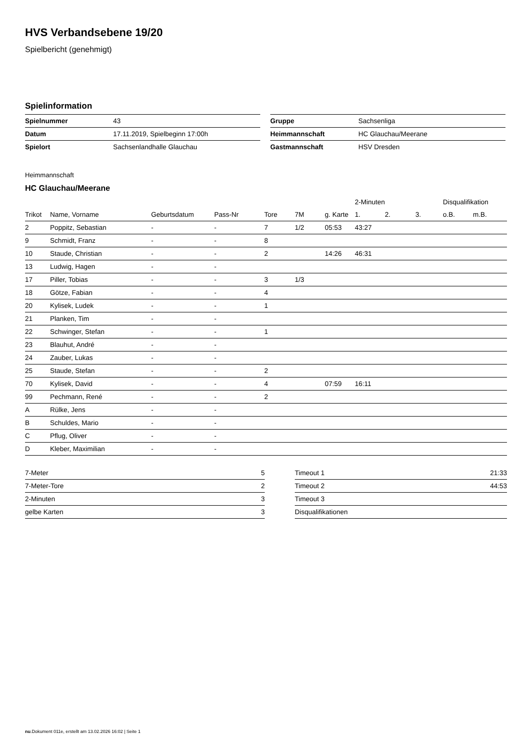HVS Verbandsebene 19/20
Spielbericht (genehmigt)
Spielinformation
| Spielnummer | 43 |
| Datum | 17.11.2019, Spielbeginn 17:00h |
| Spielort | Sachsenlandhalle Glauchau |
| Gruppe | Sachsenliga |
| Heimmannschaft | HC Glauchau/Meerane |
| Gastmannschaft | HSV Dresden |
Heimmannschaft
HC Glauchau/Meerane
| | | | | | | | 2-Minuten | | | Disqualifikation | |
| --- | --- | --- | --- | --- | --- | --- | --- | --- | --- | --- | --- |
| Trikot | Name, Vorname | Geburtsdatum | Pass-Nr | Tore | 7M | g. Karte | 1. | 2. | 3. | o.B. | m.B. |
| 2 | Poppitz, Sebastian | - | - | 7 | 1/2 | 05:53 | 43:27 | | | | |
| 9 | Schmidt, Franz | - | - | 8 | | | | | | | |
| 10 | Staude, Christian | - | - | 2 | | 14:26 | 46:31 | | | | |
| 13 | Ludwig, Hagen | - | - | | | | | | | | |
| 17 | Piller, Tobias | - | - | 3 | 1/3 | | | | | | |
| 18 | Götze, Fabian | - | - | 4 | | | | | | | |
| 20 | Kylisek, Ludek | - | - | 1 | | | | | | | |
| 21 | Planken, Tim | - | - | | | | | | | | |
| 22 | Schwinger, Stefan | - | - | 1 | | | | | | | |
| 23 | Blauhut, André | - | - | | | | | | | | |
| 24 | Zauber, Lukas | - | - | | | | | | | | |
| 25 | Staude, Stefan | - | - | 2 | | | | | | | |
| 70 | Kylisek, David | - | - | 4 | | 07:59 | 16:11 | | | | |
| 99 | Pechmann, René | - | - | 2 | | | | | | | |
| A | Rülke, Jens | - | - | | | | | | | | |
| B | Schuldes, Mario | - | - | | | | | | | | |
| C | Pflug, Oliver | - | - | | | | | | | | |
| D | Kleber, Maximilian | - | - | | | | | | | | |
| 7-Meter | 5 |
| 7-Meter-Tore | 2 |
| 2-Minuten | 3 |
| gelbe Karten | 3 |
| Timeout 1 | 21:33 |
| Timeout 2 | 44:53 |
| Timeout 3 | |
| Disqualifikationen | |
nu.Dokument 011e, erstellt am 13.02.2026 16:02 | Seite 1